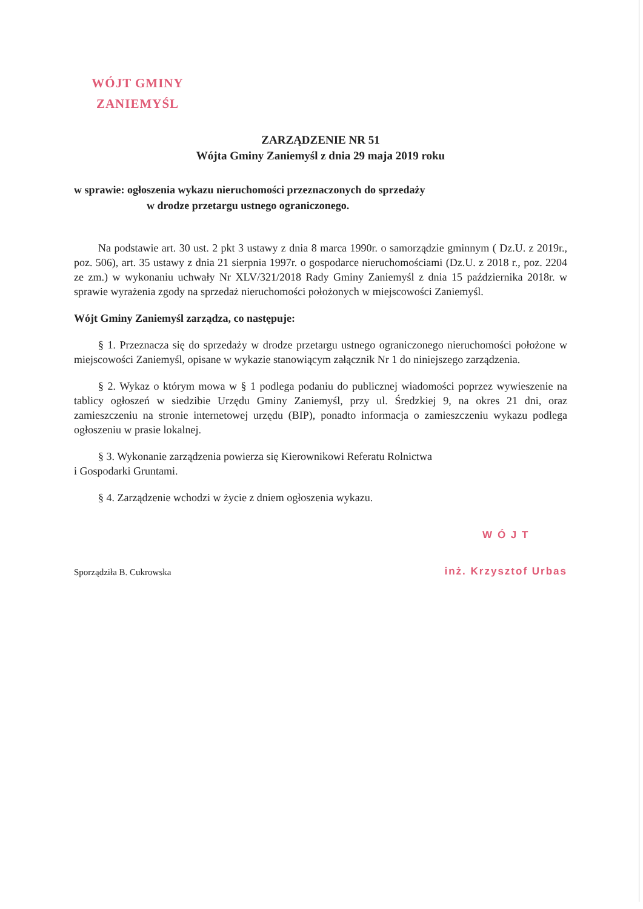WÓJT GMINY
ZANIEMYŚL
ZARZĄDZENIE NR 51
Wójta Gminy Zaniemyśl z dnia 29 maja 2019 roku
w sprawie: ogłoszenia wykazu nieruchomości przeznaczonych do sprzedaży
w drodze przetargu ustnego ograniczonego.
Na podstawie art. 30 ust. 2 pkt 3 ustawy z dnia 8 marca 1990r. o samorządzie gminnym ( Dz.U. z 2019r., poz. 506), art. 35 ustawy z dnia 21 sierpnia 1997r. o gospodarce nieruchomościami (Dz.U. z 2018 r., poz. 2204 ze zm.) w wykonaniu uchwały Nr XLV/321/2018 Rady Gminy Zaniemyśl z dnia 15 października 2018r. w sprawie wyrażenia zgody na sprzedaż nieruchomości położonych w miejscowości Zaniemyśl.
Wójt Gminy Zaniemyśl zarządza, co następuje:
§ 1. Przeznacza się do sprzedaży w drodze przetargu ustnego ograniczonego nieruchomości położone w miejscowości Zaniemyśl, opisane w wykazie stanowiącym załącznik Nr 1 do niniejszego zarządzenia.
§ 2. Wykaz o którym mowa w § 1 podlega podaniu do publicznej wiadomości poprzez wywieszenie na tablicy ogłoszeń w siedzibie Urzędu Gminy Zaniemyśl, przy ul. Średzkiej 9, na okres 21 dni, oraz zamieszczeniu na stronie internetowej urzędu (BIP), ponadto informacja o zamieszczeniu wykazu podlega ogłoszeniu w prasie lokalnej.
§ 3. Wykonanie zarządzenia powierza się Kierownikowi Referatu Rolnictwa
i Gospodarki Gruntami.
§ 4. Zarządzenie wchodzi w życie z dniem ogłoszenia wykazu.
Sporządziła B. Cukrowska
W Ó J T
inż. Krzysztof Urbas